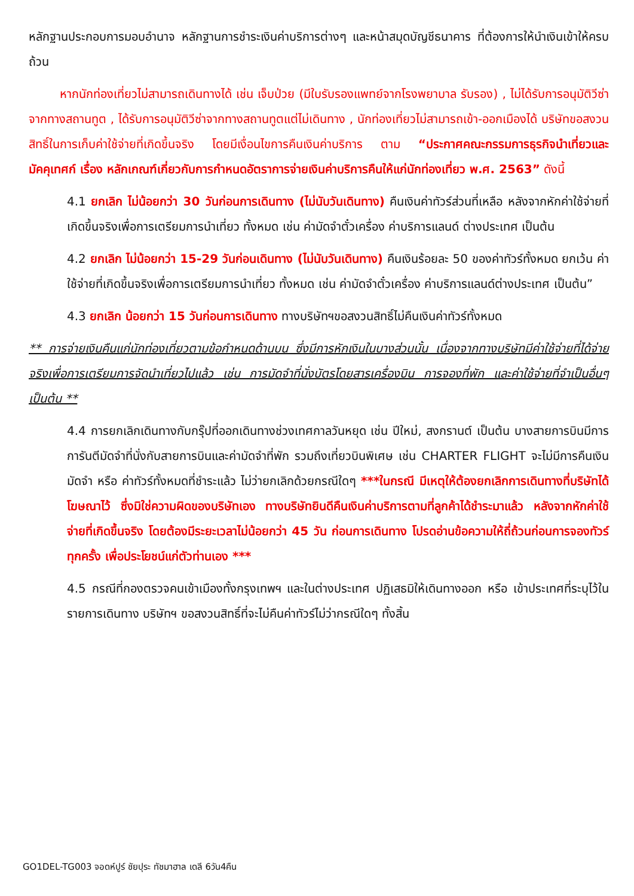หลักฐานประกอบการมอบอำนาจ หลักฐานการชำระเงินค่าบริการต่างๆ และหน้าสมุดบัญชีธนาคาร ที่ต้องการให้นำเงินเข้าให้ครบถ้วน
หากนักท่องเที่ยวไม่สามารถเดินทางได้ เช่น เจ็บป่วย (มีใบรับรองแพทย์จากโรงพยาบาล รับรอง) , ไม่ได้รับการอนุมัติวีซ่าจากทางสถานทูต , ได้รับการอนุมัติวีซ่าจากทางสถานทูตแต่ไม่เดินทาง , นักท่องเที่ยวไม่สามารถเข้า-ออกเมืองได้ บริษัทขอสงวนสิทธิ์ในการเก็บค่าใช้จ่ายที่เกิดขึ้นจริง โดยมีเงื่อนไขการคืนเงินค่าบริการ ตาม “ประกาศคณะกรรมการธุรกิจนำเที่ยวและมัคคุเทศก์ เรื่อง หลักเกณฑ์เกี่ยวกับการกำหนดอัตราการจ่ายเงินค่าบริการคืนให้แก่นักท่องเที่ยว พ.ศ. 2563” ดังนี้
4.1 ยกเลิก ไม่น้อยกว่า 30 วันก่อนการเดินทาง (ไม่นับวันเดินทาง) คืนเงินค่าทัวร์ส่วนที่เหลือ หลังจากหักค่าใช้จ่ายที่เกิดขึ้นจริงเพื่อการเตรียมการนำเที่ยว ทั้งหมด เช่น ค่ามัดจำตั๋วเครื่อง ค่าบริการแลนด์ ต่างประเทศ เป็นต้น
4.2 ยกเลิก ไม่น้อยกว่า 15-29 วันก่อนเดินทาง (ไม่นับวันเดินทาง) คืนเงินร้อยละ 50 ของค่าทัวร์ทั้งหมด ยกเว้น ค่าใช้จ่ายที่เกิดขึ้นจริงเพื่อการเตรียมการนำเที่ยว ทั้งหมด เช่น ค่ามัดจำตั๋วเครื่อง ค่าบริการแลนด์ต่างประเทศ เป็นต้น”
4.3 ยกเลิก น้อยกว่า 15 วันก่อนการเดินทาง ทางบริษัทฯขอสงวนสิทธิ์ไม่คืนเงินค่าทัวร์ทั้งหมด
** การจ่ายเงินคืนแก่นักท่องเที่ยวตามข้อกำหนดด้านบน ซึ่งมีการหักเงินในบางส่วนนั้น เนื่องจากทางบริษัทมีค่าใช้จ่ายที่ได้จ่ายจริงเพื่อการเตรียมการจัดนำเที่ยวไปแล้ว เช่น การมัดจำที่นั่งบัตรโดยสารเครื่องบิน การจองที่พัก และค่าใช้จ่ายที่จำเป็นอื่นๆ เป็นต้น **
4.4 การยกเลิกเดินทางกับกรุ๊ปที่ออกเดินทางช่วงเทศกาลวันหยุด เช่น ปีใหม่, สงกรานต์ เป็นต้น บางสายการบินมีการการันตีมัดจำที่นั่งกับสายการบินและค่ามัดจำที่พัก รวมถึงเที่ยวบินพิเศษ เช่น CHARTER FLIGHT จะไม่มีการคืนเงินมัดจำ หรือ ค่าทัวร์ทั้งหมดที่ชำระแล้ว ไม่ว่ายกเลิกด้วยกรณีใดๆ ***ในกรณี มีเหตุให้ต้องยกเลิกการเดินทางที่บริษัทได้โฆษณาไว้ ซึ่งมิใช่ความผิดของบริษัทเอง ทางบริษัทยินดีคืนเงินค่าบริการตามที่ลูกค้าได้ชำระมาแล้ว หลังจากหักค่าใช้จ่ายที่เกิดขึ้นจริง โดยต้องมีระยะเวลาไม่น้อยกว่า 45 วัน ก่อนการเดินทาง โปรดอ่านข้อความให้ถี่ถ้วนก่อนการจองทัวร์ทุกครั้ง เพื่อประโยชน์แก่ตัวท่านเอง ***
4.5 กรณีที่กองตรวจคนเข้าเมืองทั้งกรุงเทพฯ และในต่างประเทศ ปฏิเสธมิให้เดินทางออก หรือ เข้าประเทศที่ระบุไว้ในรายการเดินทาง บริษัทฯ ขอสงวนสิทธิ์ที่จะไม่คืนค่าทัวร์ไม่ว่ากรณีใดๆ ทั้งสิ้น
GO1DEL-TG003 จอดห์ปูร์ ชัยปุระ ทัชมาฮาล เดลี 6วัน4คืน